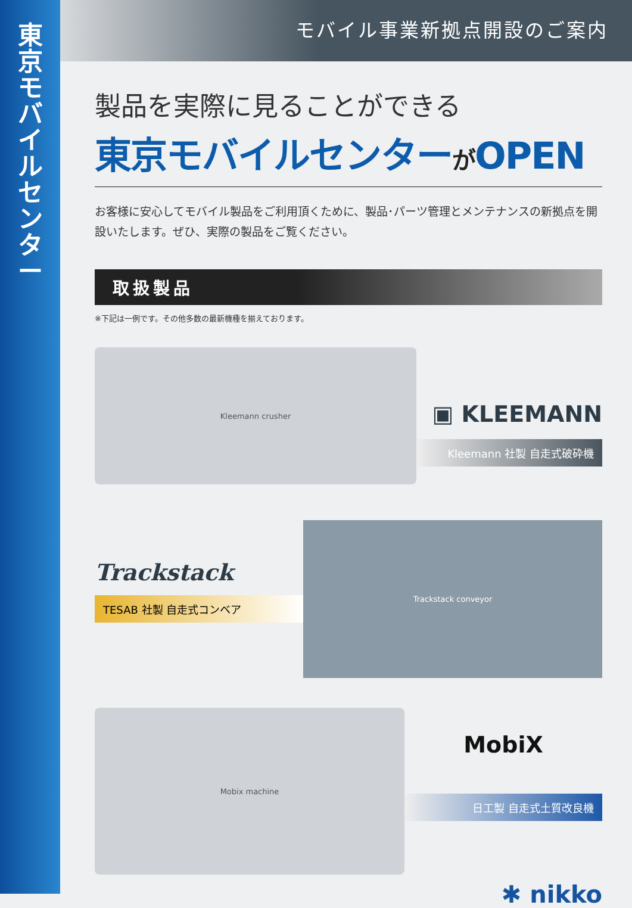東京モバイルセンター
モバイル事業新拠点開設のご案内
製品を実際に見ることができる
東京モバイルセンターがOPEN
お客様に安心してモバイル製品をご利用頂くために、製品･パーツ管理とメンテナンスの新拠点を開設いたします。ぜひ、実際の製品をご覧ください。
取扱製品
※下記は一例です。その他多数の最新機種を揃えております。
Kleemann crusher
▣ KLEEMANN
Kleemann 社製 自走式破砕機
Trackstack
TESAB 社製 自走式コンベア
Trackstack conveyor
Mobix machine
MobiX
日工製 自走式土質改良機
✱ nikko